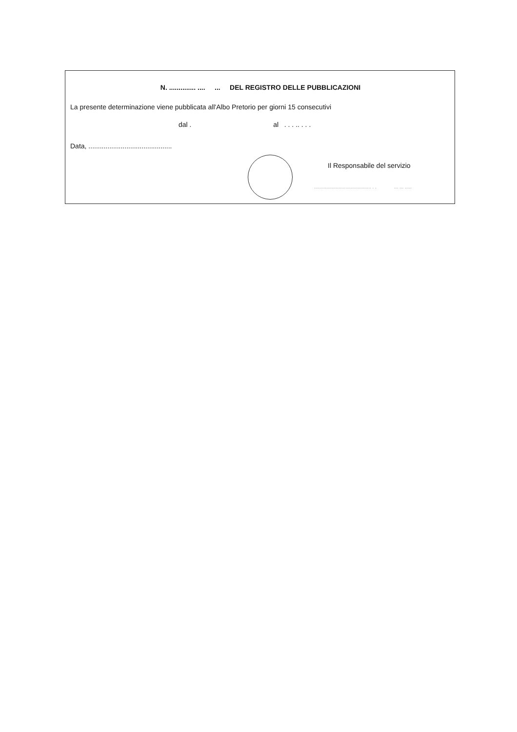N. .............. .... ... DEL REGISTRO DELLE PUBBLICAZIONI
La presente determinazione viene pubblicata all'Albo Pretorio per giorni 15 consecutivi
dal . al . . . .. . . .
Data, ............................................
Il Responsabile del servizio
.......................................... . . ... ... .....